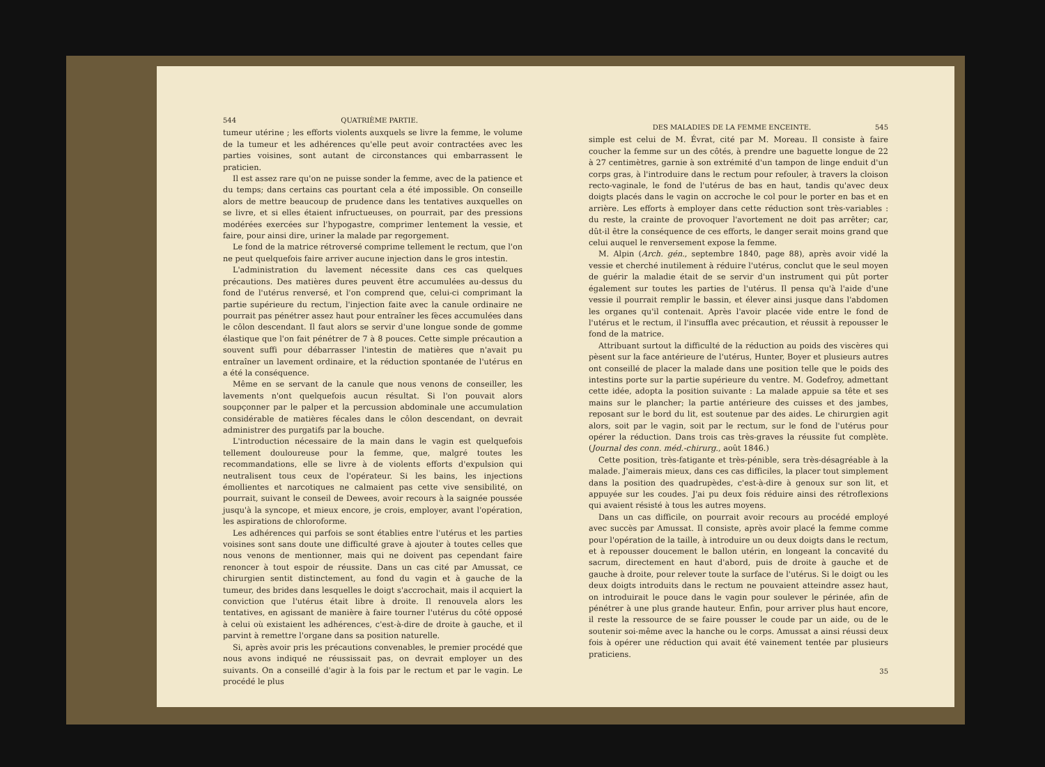544 QUATRIÈME PARTIE.
tumeur utérine ; les efforts violents auxquels se livre la femme, le volume de la tumeur et les adhérences qu'elle peut avoir contractées avec les parties voisines, sont autant de circonstances qui embarrassent le praticien.
Il est assez rare qu'on ne puisse sonder la femme, avec de la patience et du temps; dans certains cas pourtant cela a été impossible. On conseille alors de mettre beaucoup de prudence dans les tentatives auxquelles on se livre, et si elles étaient infructueuses, on pourrait, par des pressions modérées exercées sur l'hypogastre, comprimer lentement la vessie, et faire, pour ainsi dire, uriner la malade par regorgement.
Le fond de la matrice rétroversé comprime tellement le rectum, que l'on ne peut quelquefois faire arriver aucune injection dans le gros intestin.
L'administration du lavement nécessite dans ces cas quelques précautions. Des matières dures peuvent être accumulées au-dessus du fond de l'utérus renversé, et l'on comprend que, celui-ci comprimant la partie supérieure du rectum, l'injection faite avec la canule ordinaire ne pourrait pas pénétrer assez haut pour entraîner les fèces accumulées dans le côlon descendant. Il faut alors se servir d'une longue sonde de gomme élastique que l'on fait pénétrer de 7 à 8 pouces. Cette simple précaution a souvent suffi pour débarrasser l'intestin de matières que n'avait pu entraîner un lavement ordinaire, et la réduction spontanée de l'utérus en a été la conséquence.
Même en se servant de la canule que nous venons de conseiller, les lavements n'ont quelquefois aucun résultat. Si l'on pouvait alors soupçonner par le palper et la percussion abdominale une accumulation considérable de matières fécales dans le côlon descendant, on devrait administrer des purgatifs par la bouche.
L'introduction nécessaire de la main dans le vagin est quelquefois tellement douloureuse pour la femme, que, malgré toutes les recommandations, elle se livre à de violents efforts d'expulsion qui neutralisent tous ceux de l'opérateur. Si les bains, les injections émollientes et narcotiques ne calmaient pas cette vive sensibilité, on pourrait, suivant le conseil de Dewees, avoir recours à la saignée poussée jusqu'à la syncope, et mieux encore, je crois, employer, avant l'opération, les aspirations de chloroforme.
Les adhérences qui parfois se sont établies entre l'utérus et les parties voisines sont sans doute une difficulté grave à ajouter à toutes celles que nous venons de mentionner, mais qui ne doivent pas cependant faire renoncer à tout espoir de réussite. Dans un cas cité par Amussat, ce chirurgien sentit distinctement, au fond du vagin et à gauche de la tumeur, des brides dans lesquelles le doigt s'accrochait, mais il acquiert la conviction que l'utérus était libre à droite. Il renouvela alors les tentatives, en agissant de manière à faire tourner l'utérus du côté opposé à celui où existaient les adhérences, c'est-à-dire de droite à gauche, et il parvint à remettre l'organe dans sa position naturelle.
Si, après avoir pris les précautions convenables, le premier procédé que nous avons indiqué ne réussissait pas, on devrait employer un des suivants. On a conseillé d'agir à la fois par le rectum et par le vagin. Le procédé le plus
DES MALADIES DE LA FEMME ENCEINTE. 545
simple est celui de M. Évrat, cité par M. Moreau. Il consiste à faire coucher la femme sur un des côtés, à prendre une baguette longue de 22 à 27 centimètres, garnie à son extrémité d'un tampon de linge enduit d'un corps gras, à l'introduire dans le rectum pour refouler, à travers la cloison recto-vaginale, le fond de l'utérus de bas en haut, tandis qu'avec deux doigts placés dans le vagin on accroche le col pour le porter en bas et en arrière. Les efforts à employer dans cette réduction sont très-variables : du reste, la crainte de provoquer l'avortement ne doit pas arrêter; car, dût-il être la conséquence de ces efforts, le danger serait moins grand que celui auquel le renversement expose la femme.
M. Alpin (Arch. gén., septembre 1840, page 88), après avoir vidé la vessie et cherché inutilement à réduire l'utérus, conclut que le seul moyen de guérir la maladie était de se servir d'un instrument qui pût porter également sur toutes les parties de l'utérus. Il pensa qu'à l'aide d'une vessie il pourrait remplir le bassin, et élever ainsi jusque dans l'abdomen les organes qu'il contenait. Après l'avoir placée vide entre le fond de l'utérus et le rectum, il l'insuffla avec précaution, et réussit à repousser le fond de la matrice.
Attribuant surtout la difficulté de la réduction au poids des viscères qui pèsent sur la face antérieure de l'utérus, Hunter, Boyer et plusieurs autres ont conseillé de placer la malade dans une position telle que le poids des intestins porte sur la partie supérieure du ventre. M. Godefroy, admettant cette idée, adopta la position suivante : La malade appuie sa tête et ses mains sur le plancher; la partie antérieure des cuisses et des jambes, reposant sur le bord du lit, est soutenue par des aides. Le chirurgien agit alors, soit par le vagin, soit par le rectum, sur le fond de l'utérus pour opérer la réduction. Dans trois cas très-graves la réussite fut complète. (Journal des conn. méd.-chirurg., août 1846.)
Cette position, très-fatigante et très-pénible, sera très-désagréable à la malade. J'aimerais mieux, dans ces cas difficiles, la placer tout simplement dans la position des quadrupèdes, c'est-à-dire à genoux sur son lit, et appuyée sur les coudes. J'ai pu deux fois réduire ainsi des rétroflexions qui avaient résisté à tous les autres moyens.
Dans un cas difficile, on pourrait avoir recours au procédé employé avec succès par Amussat. Il consiste, après avoir placé la femme comme pour l'opération de la taille, à introduire un ou deux doigts dans le rectum, et à repousser doucement le ballon utérin, en longeant la concavité du sacrum, directement en haut d'abord, puis de droite à gauche et de gauche à droite, pour relever toute la surface de l'utérus. Si le doigt ou les deux doigts introduits dans le rectum ne pouvaient atteindre assez haut, on introduirait le pouce dans le vagin pour soulever le périnée, afin de pénétrer à une plus grande hauteur. Enfin, pour arriver plus haut encore, il reste la ressource de se faire pousser le coude par un aide, ou de le soutenir soi-même avec la hanche ou le corps. Amussat a ainsi réussi deux fois à opérer une réduction qui avait été vainement tentée par plusieurs praticiens.
35